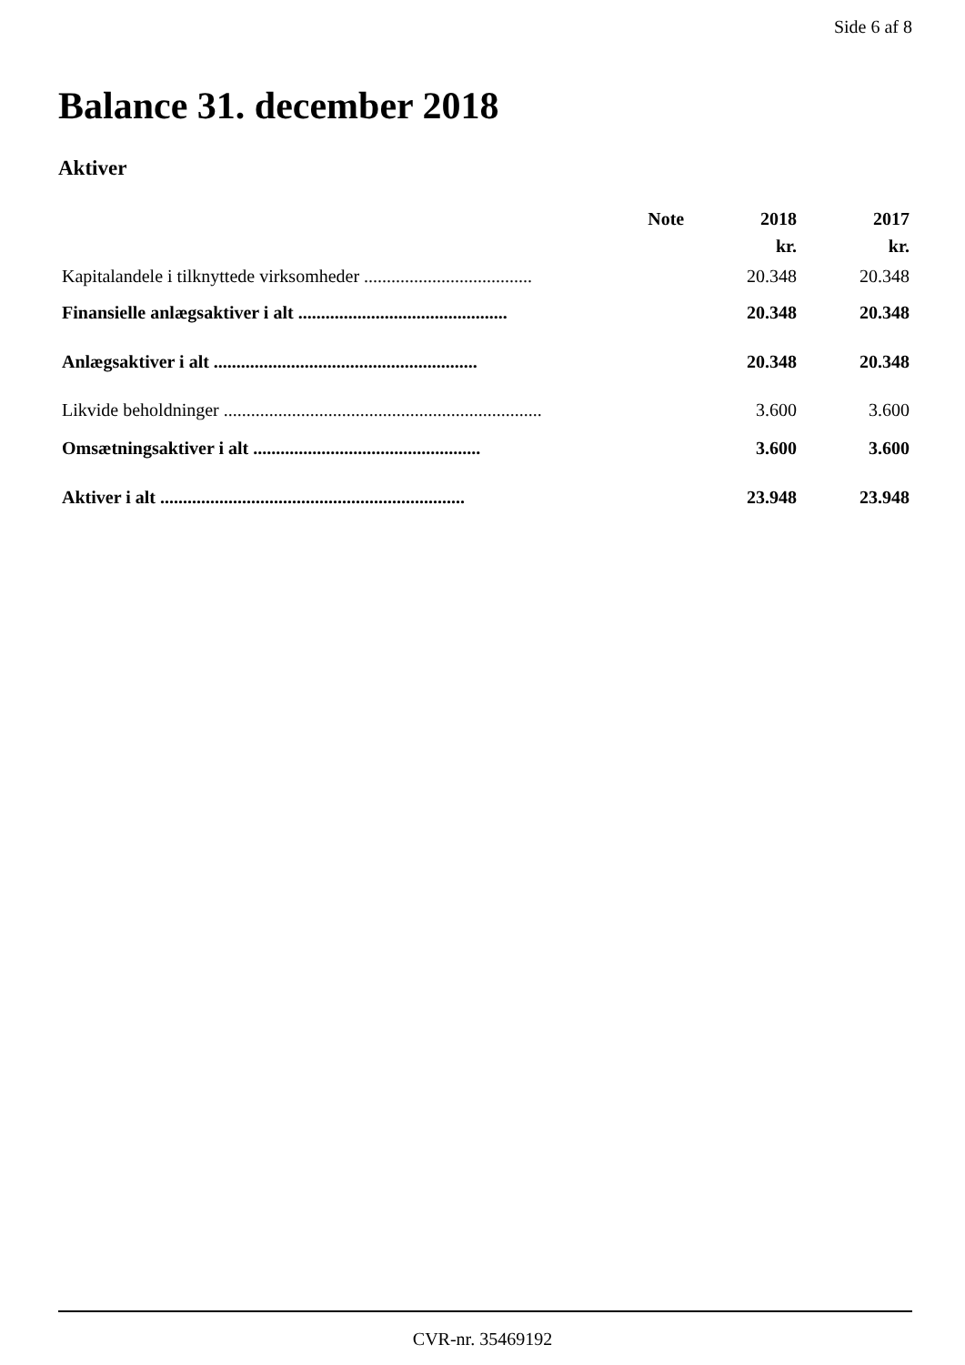Side 6 af 8
Balance 31. december 2018
Aktiver
| | Note | 2018 | 2017 |
| --- | --- | --- | --- |
| | | kr. | kr. |
| Kapitalandele i tilknyttede virksomheder ..................................... | | 20.348 | 20.348 |
| Finansielle anlægsaktiver i alt .............................................. | | 20.348 | 20.348 |
| Anlægsaktiver i alt .......................................................... | | 20.348 | 20.348 |
| Likvide beholdninger ...................................................................... | | 3.600 | 3.600 |
| Omsætningsaktiver i alt .................................................. | | 3.600 | 3.600 |
| Aktiver i alt ................................................................... | | 23.948 | 23.948 |
CVR-nr. 35469192